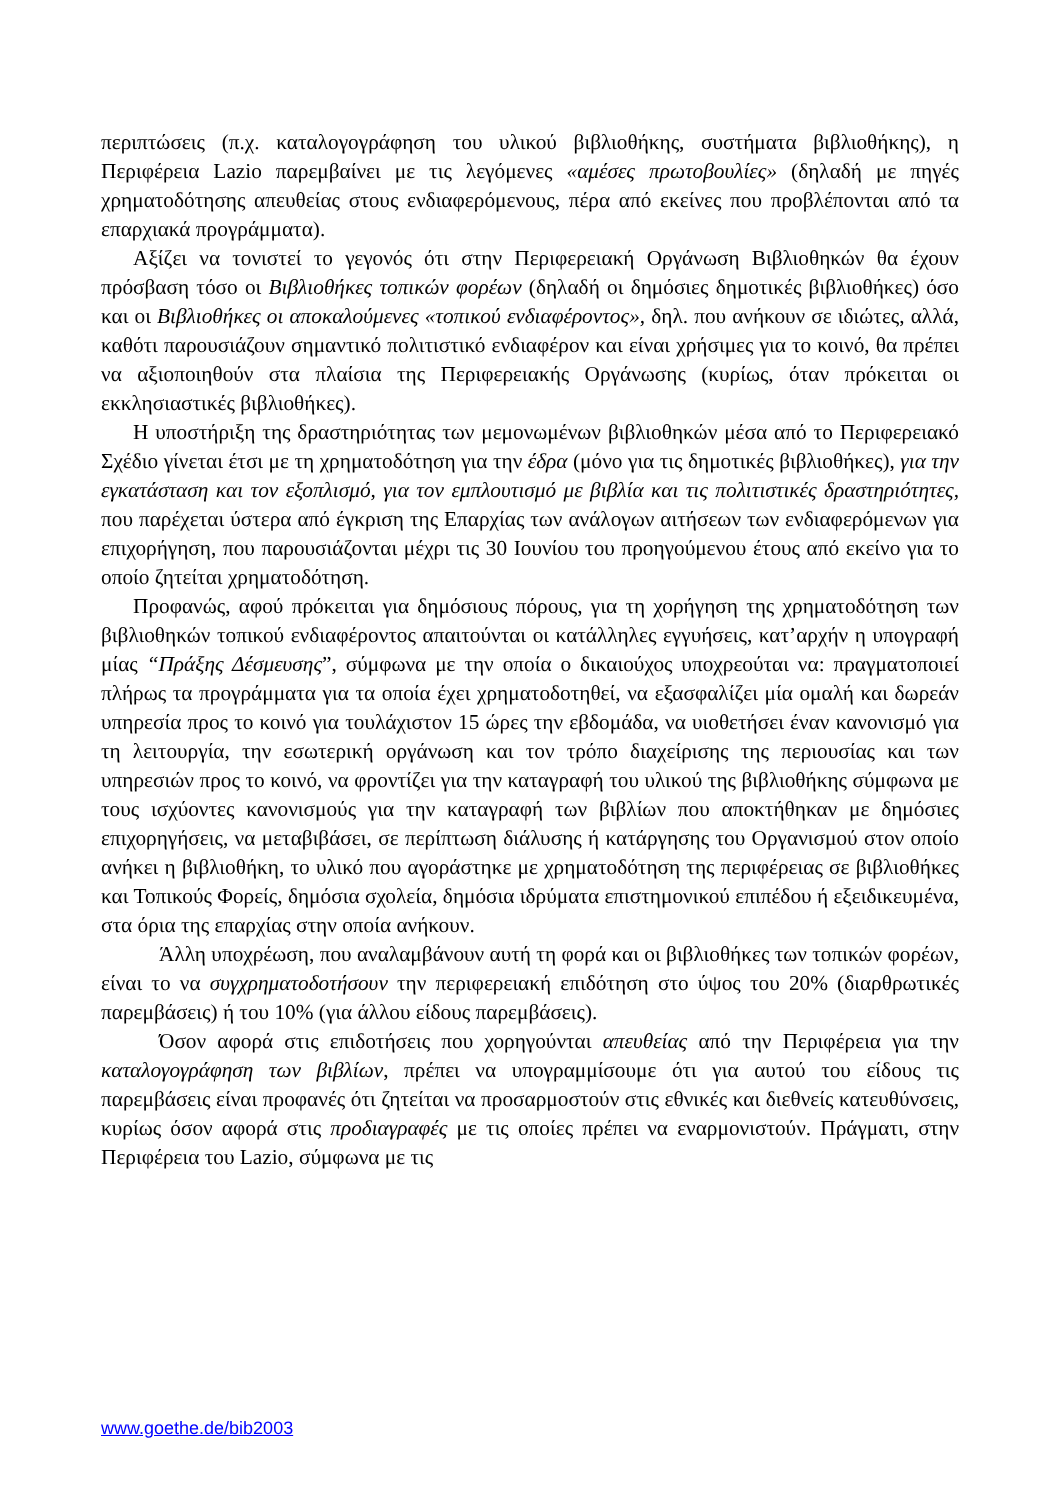περιπτώσεις (π.χ. καταλογογράφηση του υλικού βιβλιοθήκης, συστήματα βιβλιοθήκης), η Περιφέρεια Lazio παρεμβαίνει με τις λεγόμενες «αμέσες πρωτοβουλίες» (δηλαδή με πηγές χρηματοδότησης απευθείας στους ενδιαφερόμενους, πέρα από εκείνες που προβλέπονται από τα επαρχιακά προγράμματα).
Αξίζει να τονιστεί το γεγονός ότι στην Περιφερειακή Οργάνωση Βιβλιοθηκών θα έχουν πρόσβαση τόσο οι Βιβλιοθήκες τοπικών φορέων (δηλαδή οι δημόσιες δημοτικές βιβλιοθήκες) όσο και οι Βιβλιοθήκες οι αποκαλούμενες «τοπικού ενδιαφέροντος», δηλ. που ανήκουν σε ιδιώτες, αλλά, καθότι παρουσιάζουν σημαντικό πολιτιστικό ενδιαφέρον και είναι χρήσιμες για το κοινό, θα πρέπει να αξιοποιηθούν στα πλαίσια της Περιφερειακής Οργάνωσης (κυρίως, όταν πρόκειται οι εκκλησιαστικές βιβλιοθήκες).
Η υποστήριξη της δραστηριότητας των μεμονωμένων βιβλιοθηκών μέσα από το Περιφερειακό Σχέδιο γίνεται έτσι με τη χρηματοδότηση για την έδρα (μόνο για τις δημοτικές βιβλιοθήκες), για την εγκατάσταση και τον εξοπλισμό, για τον εμπλουτισμό με βιβλία και τις πολιτιστικές δραστηριότητες, που παρέχεται ύστερα από έγκριση της Επαρχίας των ανάλογων αιτήσεων των ενδιαφερόμενων για επιχορήγηση, που παρουσιάζονται μέχρι τις 30 Ιουνίου του προηγούμενου έτους από εκείνο για το οποίο ζητείται χρηματοδότηση.
Προφανώς, αφού πρόκειται για δημόσιους πόρους, για τη χορήγηση της χρηματοδότηση των βιβλιοθηκών τοπικού ενδιαφέροντος απαιτούνται οι κατάλληλες εγγυήσεις, κατ’αρχήν η υπογραφή μίας “Πράξης Δέσμευσης”, σύμφωνα με την οποία ο δικαιούχος υποχρεούται να: πραγματοποιεί πλήρως τα προγράμματα για τα οποία έχει χρηματοδοτηθεί, να εξασφαλίζει μία ομαλή και δωρεάν υπηρεσία προς το κοινό για τουλάχιστον 15 ώρες την εβδομάδα, να υιοθετήσει έναν κανονισμό για τη λειτουργία, την εσωτερική οργάνωση και τον τρόπο διαχείρισης της περιουσίας και των υπηρεσιών προς το κοινό, να φροντίζει για την καταγραφή του υλικού της βιβλιοθήκης σύμφωνα με τους ισχύοντες κανονισμούς για την καταγραφή των βιβλίων που αποκτήθηκαν με δημόσιες επιχορηγήσεις, να μεταβιβάσει, σε περίπτωση διάλυσης ή κατάργησης του Οργανισμού στον οποίο ανήκει η βιβλιοθήκη, το υλικό που αγοράστηκε με χρηματοδότηση της περιφέρειας σε βιβλιοθήκες και Τοπικούς Φορείς, δημόσια σχολεία, δημόσια ιδρύματα επιστημονικού επιπέδου ή εξειδικευμένα, στα όρια της επαρχίας στην οποία ανήκουν.
Άλλη υποχρέωση, που αναλαμβάνουν αυτή τη φορά και οι βιβλιοθήκες των τοπικών φορέων, είναι το να συγχρηματοδοτήσουν την περιφερειακή επιδότηση στο ύψος του 20% (διαρθρωτικές παρεμβάσεις) ή του 10% (για άλλου είδους παρεμβάσεις).
Όσον αφορά στις επιδοτήσεις που χορηγούνται απευθείας από την Περιφέρεια για την καταλογογράφηση των βιβλίων, πρέπει να υπογραμμίσουμε ότι για αυτού του είδους τις παρεμβάσεις είναι προφανές ότι ζητείται να προσαρμοστούν στις εθνικές και διεθνείς κατευθύνσεις, κυρίως όσον αφορά στις προδιαγραφές με τις οποίες πρέπει να εναρμονιστούν. Πράγματι, στην Περιφέρεια του Lazio, σύμφωνα με τις
www.goethe.de/bib2003